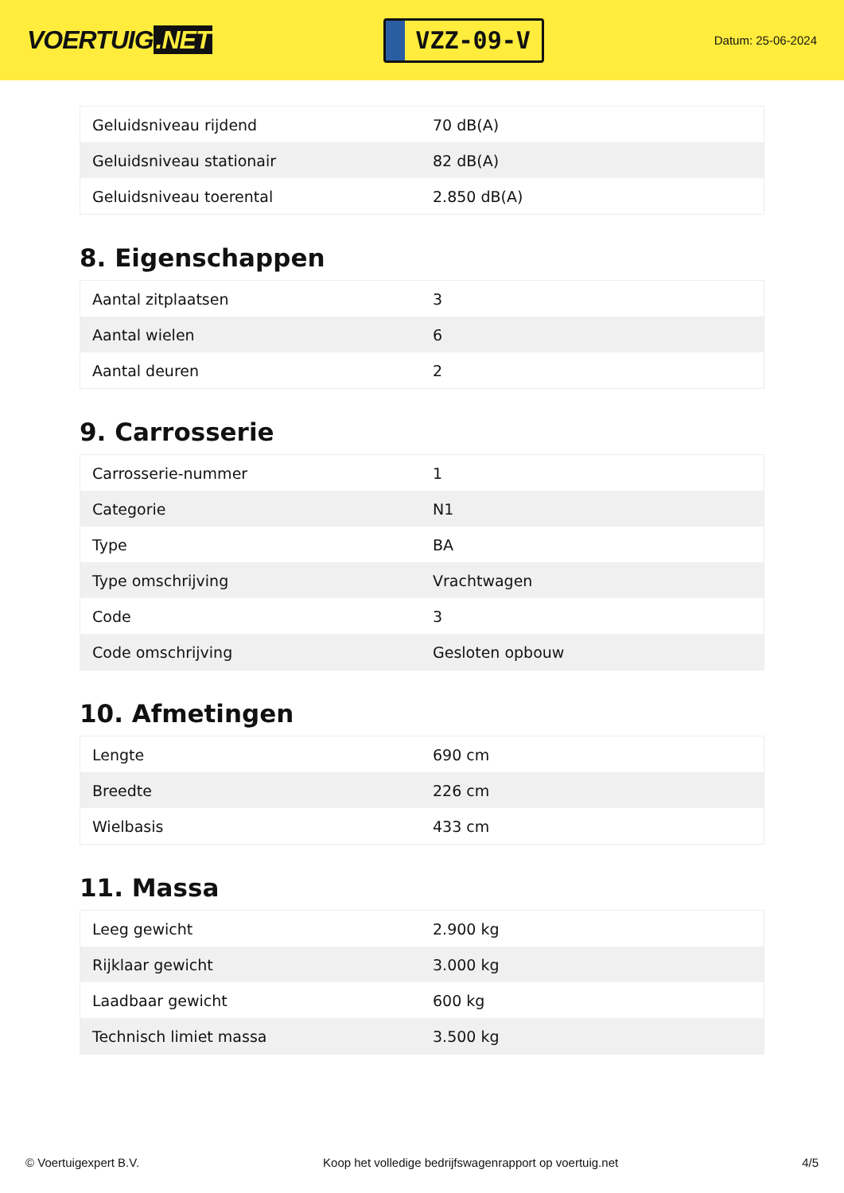VOERTUIG.NET
VZZ-09-V
Datum: 25-06-2024
| Geluidsniveau rijdend | 70 dB(A) |
| Geluidsniveau stationair | 82 dB(A) |
| Geluidsniveau toerental | 2.850 dB(A) |
8. Eigenschappen
| Aantal zitplaatsen | 3 |
| Aantal wielen | 6 |
| Aantal deuren | 2 |
9. Carrosserie
| Carrosserie-nummer | 1 |
| Categorie | N1 |
| Type | BA |
| Type omschrijving | Vrachtwagen |
| Code | 3 |
| Code omschrijving | Gesloten opbouw |
10. Afmetingen
| Lengte | 690 cm |
| Breedte | 226 cm |
| Wielbasis | 433 cm |
11. Massa
| Leeg gewicht | 2.900 kg |
| Rijklaar gewicht | 3.000 kg |
| Laadbaar gewicht | 600 kg |
| Technisch limiet massa | 3.500 kg |
© Voertuigexpert B.V. Koop het volledige bedrijfswagenrapport op voertuig.net 4/5